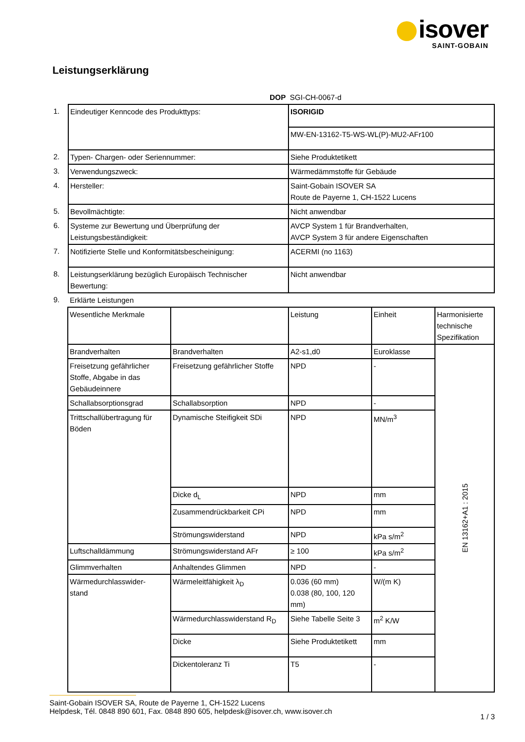isover
SAINT-GOBAIN
Leistungserklärung
DOP SGI-CH-0067-d
| 1. | Eindeutiger Kenncode des Produkttyps: | ISORIGID |
| | | MW-EN-13162-T5-WS-WL(P)-MU2-AFr100 |
| 2. | Typen- Chargen- oder Seriennummer: | Siehe Produktetikett |
| 3. | Verwendungszweck: | Wärmedämmstoffe für Gebäude |
| 4. | Hersteller: | Saint-Gobain ISOVER SA Route de Payerne 1, CH-1522 Lucens |
| 5. | Bevollmächtigte: | Nicht anwendbar |
| 6. | Systeme zur Bewertung und Überprüfung der Leistungsbeständigkeit: | AVCP System 1 für Brandverhalten, AVCP System 3 für andere Eigenschaften |
| 7. | Notifizierte Stelle und Konformitätsbescheinigung: | ACERMI (no 1163) |
| 8. | Leistungserklärung bezüglich Europäisch Technischer Bewertung: | Nicht anwendbar |
| 9. | Erklärte Leistungen | |
| Wesentliche Merkmale | | Leistung | Einheit | Harmonisierte technische Spezifikation |
| Brandverhalten | Brandverhalten | A2-s1,d0 | Euroklasse | EN 13162+A1 : 2015 |
| Freisetzung gefährlicher Stoffe, Abgabe in das Gebäudeinnere | Freisetzung gefährlicher Stoffe | NPD | - | |
| Schallabsorptionsgrad | Schallabsorption | NPD | - | |
| Trittschallübertragung für Böden | Dynamische Steifigkeit SDi | NPD | MN/m<sup>3</sup> | |
| | Dicke d<sub>L</sub> | NPD | mm | |
| | Zusammendrückbarkeit CPi | NPD | mm | |
| | Strömungswiderstand | NPD | kPa s/m<sup>2</sup> | |
| Luftschalldämmung | Strömungswiderstand AFr | ≥ 100 | kPa s/m<sup>2</sup> | |
| Glimmverhalten | Anhaltendes Glimmen | NPD | - | |
| Wärmedurchlasswider- stand | Wärmeleitfähigkeit λ<sub>D</sub> | 0.036 (60 mm) 0.038 (80, 100, 120 mm) | W/(m K) | |
| | Wärmedurchlasswiderstand R<sub>D</sub> | Siehe Tabelle Seite 3 | m<sup>2</sup> K/W | |
| | Dicke | Siehe Produktetikett | mm | |
| | Dickentoleranz Ti | T5 | - | |
Saint-Gobain ISOVER SA, Route de Payerne 1, CH-1522 Lucens
Helpdesk, Tél. 0848 890 601, Fax. 0848 890 605, helpdesk@isover.ch, www.isover.ch
1 / 3